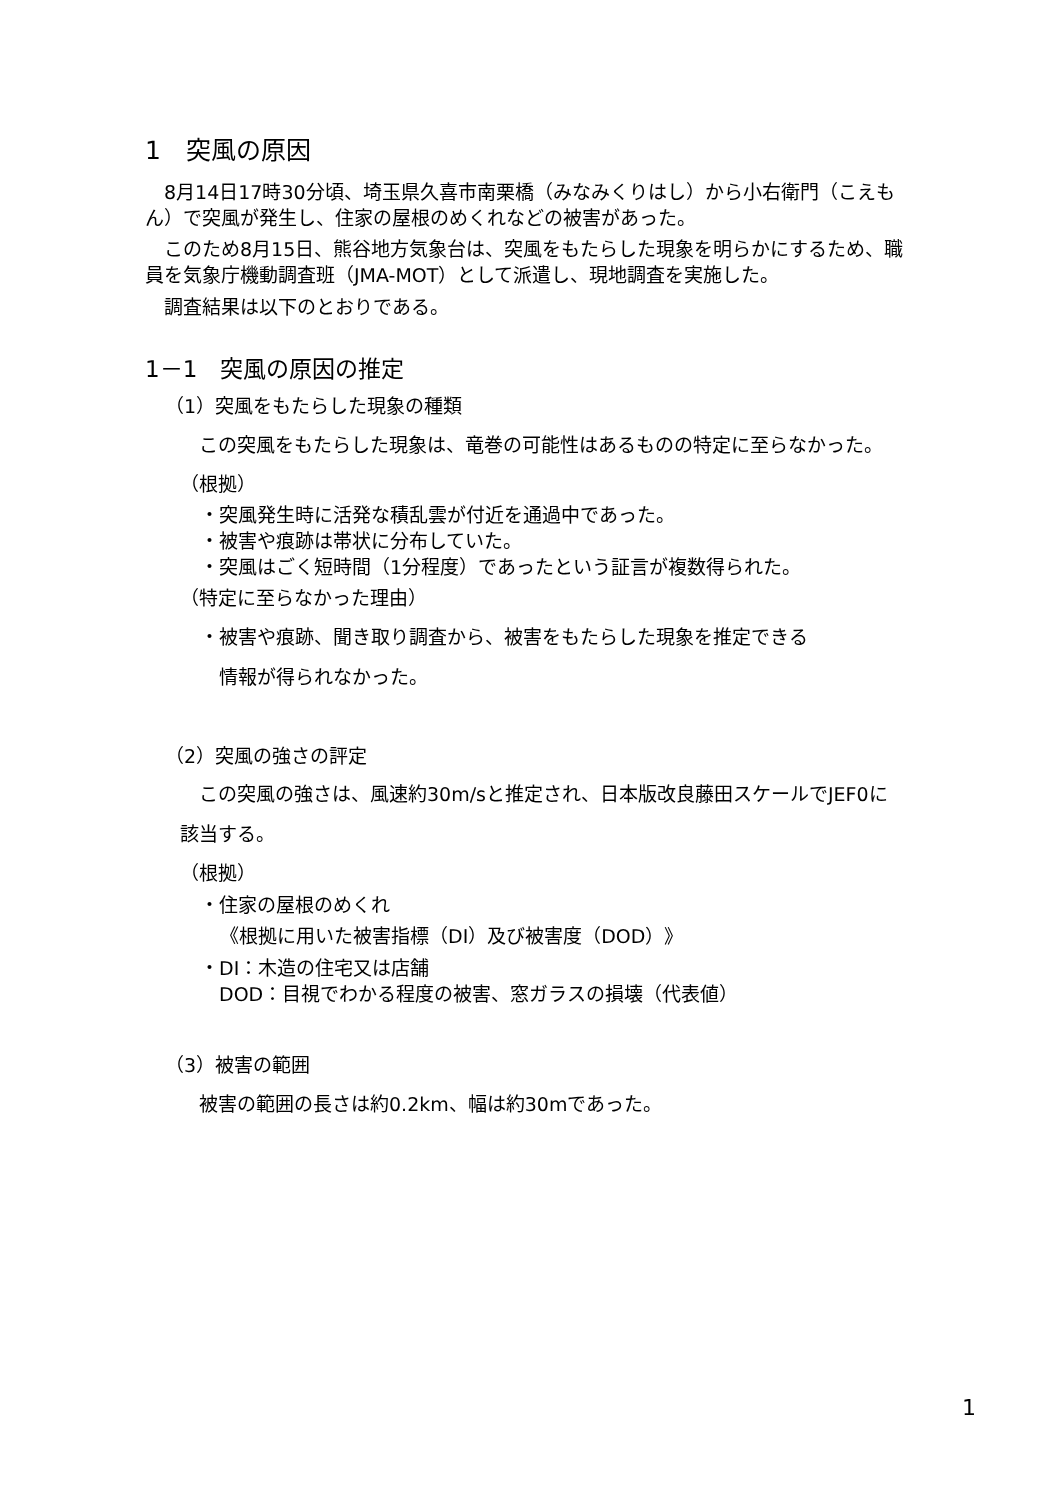1　突風の原因
　8月14日17時30分頃、埼玉県久喜市南栗橋（みなみくりはし）から小右衛門（こえもん）で突風が発生し、住家の屋根のめくれなどの被害があった。
　このため8月15日、熊谷地方気象台は、突風をもたらした現象を明らかにするため、職員を気象庁機動調査班（JMA-MOT）として派遣し、現地調査を実施した。
　調査結果は以下のとおりである。
1－1　突風の原因の推定
（1）突風をもたらした現象の種類
　この突風をもたらした現象は、竜巻の可能性はあるものの特定に至らなかった。
（根拠）
・突風発生時に活発な積乱雲が付近を通過中であった。
・被害や痕跡は帯状に分布していた。
・突風はごく短時間（1分程度）であったという証言が複数得られた。
（特定に至らなかった理由）
・被害や痕跡、聞き取り調査から、被害をもたらした現象を推定できる
　情報が得られなかった。
（2）突風の強さの評定
　この突風の強さは、風速約30m/sと推定され、日本版改良藤田スケールでJEF0に該当する。
（根拠）
・住家の屋根のめくれ
《根拠に用いた被害指標（DI）及び被害度（DOD）》
・DI：木造の住宅又は店舗
　DOD：目視でわかる程度の被害、窓ガラスの損壊（代表値）
（3）被害の範囲
　被害の範囲の長さは約0.2km、幅は約30mであった。
1